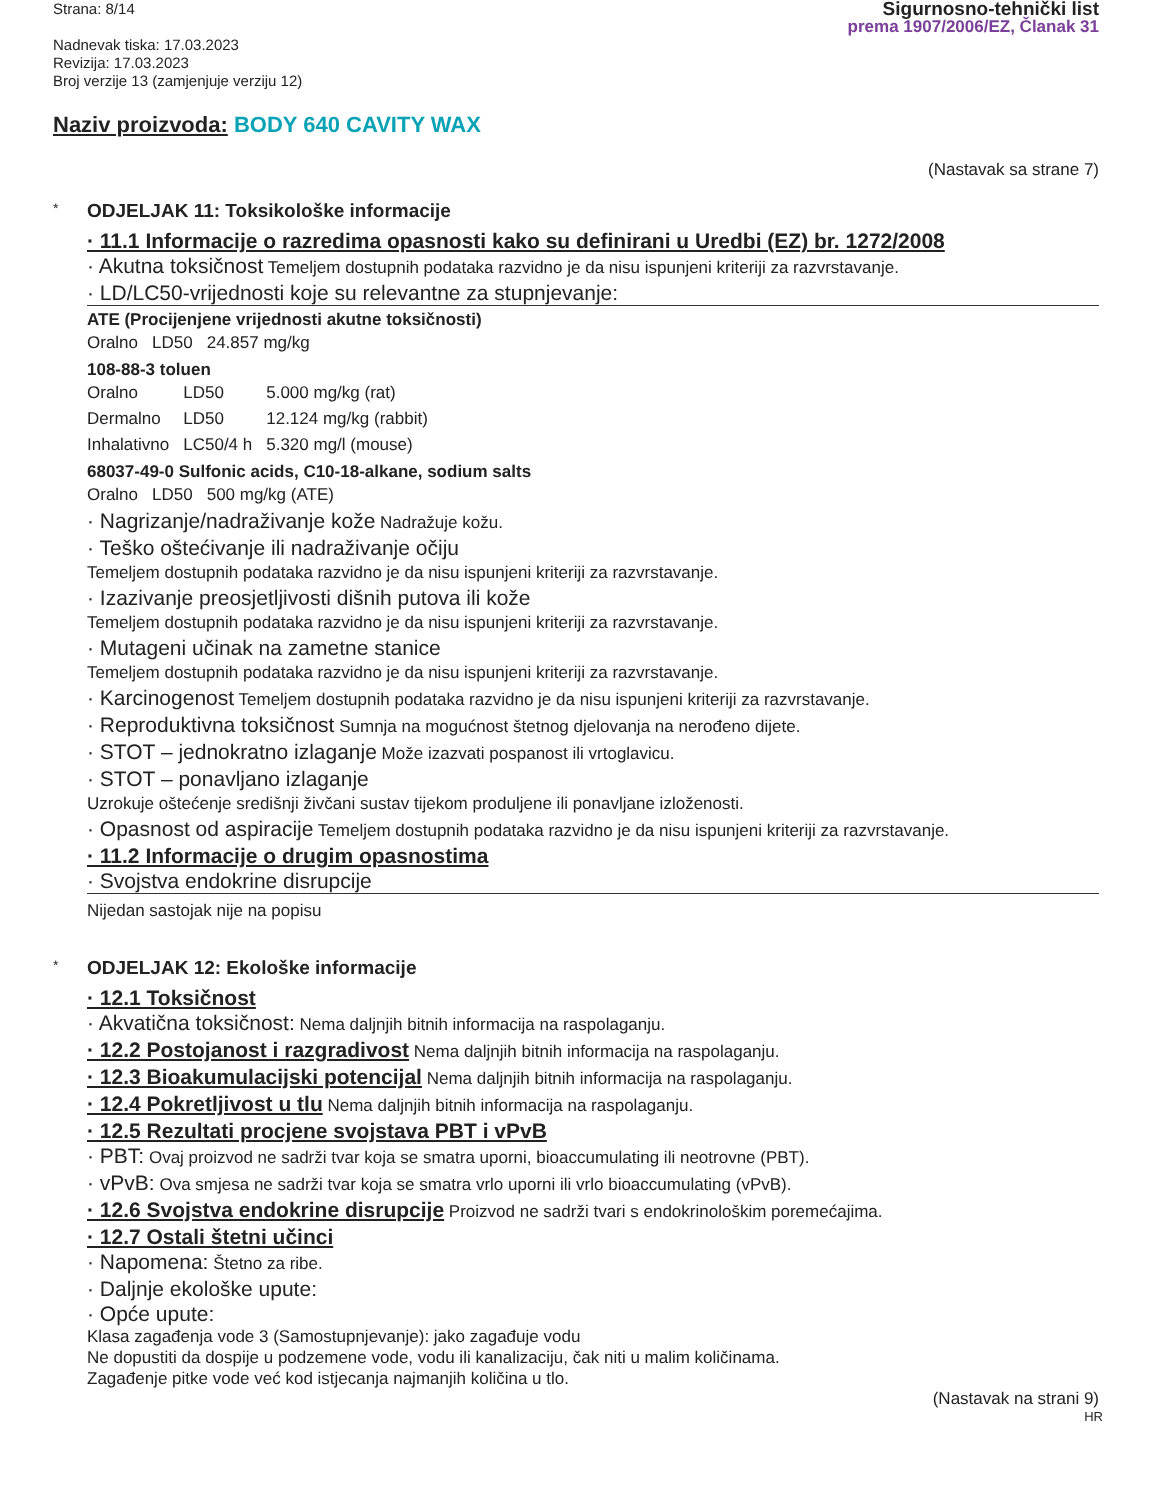Strana: 8/14
Nadnevak tiska: 17.03.2023
Revizija: 17.03.2023
Broj verzije 13 (zamjenjuje verziju 12)
Sigurnosno-tehnički list
prema 1907/2006/EZ, Članak 31
Naziv proizvoda: BODY 640 CAVITY WAX
(Nastavak sa strane 7)
* ODJELJAK 11: Toksikološke informacije
· 11.1 Informacije o razredima opasnosti kako su definirani u Uredbi (EZ) br. 1272/2008
· Akutna toksičnost Temeljem dostupnih podataka razvidno je da nisu ispunjeni kriteriji za razvrstavanje.
· LD/LC50-vrijednosti koje su relevantne za stupnjevanje:
ATE (Procijenjene vrijednosti akutne toksičnosti)
| Oralno | LD50 | 24.857 mg/kg |
108-88-3 toluen
| Oralno | LD50 | 5.000 mg/kg (rat) |
| Dermalno | LD50 | 12.124 mg/kg (rabbit) |
| Inhalativno | LC50/4 h | 5.320 mg/l (mouse) |
68037-49-0 Sulfonic acids, C10-18-alkane, sodium salts
| Oralno | LD50 | 500 mg/kg (ATE) |
· Nagrizanje/nadraživanje kože Nadražuje kožu.
· Teško oštećivanje ili nadraživanje očiju
Temeljem dostupnih podataka razvidno je da nisu ispunjeni kriteriji za razvrstavanje.
· Izazivanje preosjetljivosti dišnih putova ili kože
Temeljem dostupnih podataka razvidno je da nisu ispunjeni kriteriji za razvrstavanje.
· Mutageni učinak na zametne stanice
Temeljem dostupnih podataka razvidno je da nisu ispunjeni kriteriji za razvrstavanje.
· Karcinogenost Temeljem dostupnih podataka razvidno je da nisu ispunjeni kriteriji za razvrstavanje.
· Reproduktivna toksičnost Sumnja na mogućnost štetnog djelovanja na nerođeno dijete.
· STOT – jednokratno izlaganje Može izazvati pospanost ili vrtoglavicu.
· STOT – ponavljano izlaganje
Uzrokuje oštećenje središnji živčani sustav tijekom produljene ili ponavljane izloženosti.
· Opasnost od aspiracije Temeljem dostupnih podataka razvidno je da nisu ispunjeni kriteriji za razvrstavanje.
· 11.2 Informacije o drugim opasnostima
· Svojstva endokrine disrupcije
Nijedan sastojak nije na popisu
* ODJELJAK 12: Ekološke informacije
· 12.1 Toksičnost
· Akvatična toksičnost: Nema daljnjih bitnih informacija na raspolaganju.
· 12.2 Postojanost i razgradivost Nema daljnjih bitnih informacija na raspolaganju.
· 12.3 Bioakumulacijski potencijal Nema daljnjih bitnih informacija na raspolaganju.
· 12.4 Pokretljivost u tlu Nema daljnjih bitnih informacija na raspolaganju.
· 12.5 Rezultati procjene svojstava PBT i vPvB
· PBT: Ovaj proizvod ne sadrži tvar koja se smatra uporni, bioaccumulating ili neotrovne (PBT).
· vPvB: Ova smjesa ne sadrži tvar koja se smatra vrlo uporni ili vrlo bioaccumulating (vPvB).
· 12.6 Svojstva endokrine disrupcije Proizvod ne sadrži tvari s endokrinološkim poremećajima.
· 12.7 Ostali štetni učinci
· Napomena: Štetno za ribe.
· Daljnje ekološke upute:
· Opće upute:
Klasa zagađenja vode 3 (Samostupnjevanje): jako zagađuje vodu
Ne dopustiti da dospije u podzemene vode, vodu ili kanalizaciju, čak niti u malim količinama.
Zagađenje pitke vode već kod istjecanja najmanjih količina u tlo.
(Nastavak na strani 9)
HR